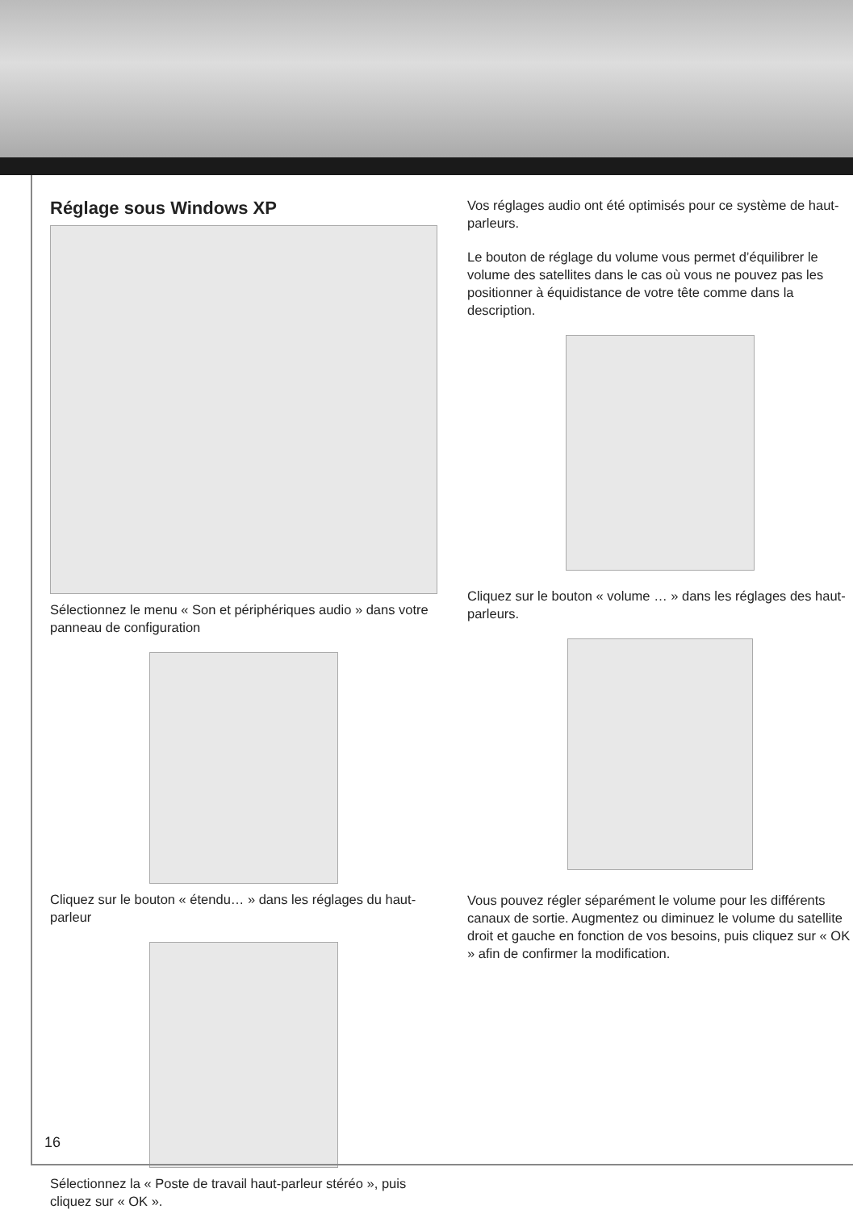Réglage sous Windows XP
Sélectionnez le menu « Son et périphériques audio » dans votre panneau de configuration
Cliquez sur le bouton « étendu… » dans les réglages du haut-parleur
Sélectionnez la « Poste de travail haut-parleur stéréo », puis cliquez sur « OK ».
Vos réglages audio ont été optimisés pour ce système de haut-parleurs.
Le bouton de réglage du volume vous permet d’équilibrer le volume des satellites dans le cas où vous ne pouvez pas les positionner à équidistance de votre tête comme dans la description.
Cliquez sur le bouton « volume … » dans les réglages des haut-parleurs.
Vous pouvez régler séparément le volume pour les différents canaux de sortie. Augmentez ou diminuez le volume du satellite droit et gauche en fonction de vos besoins, puis cliquez sur « OK » afin de confirmer la modification.
16